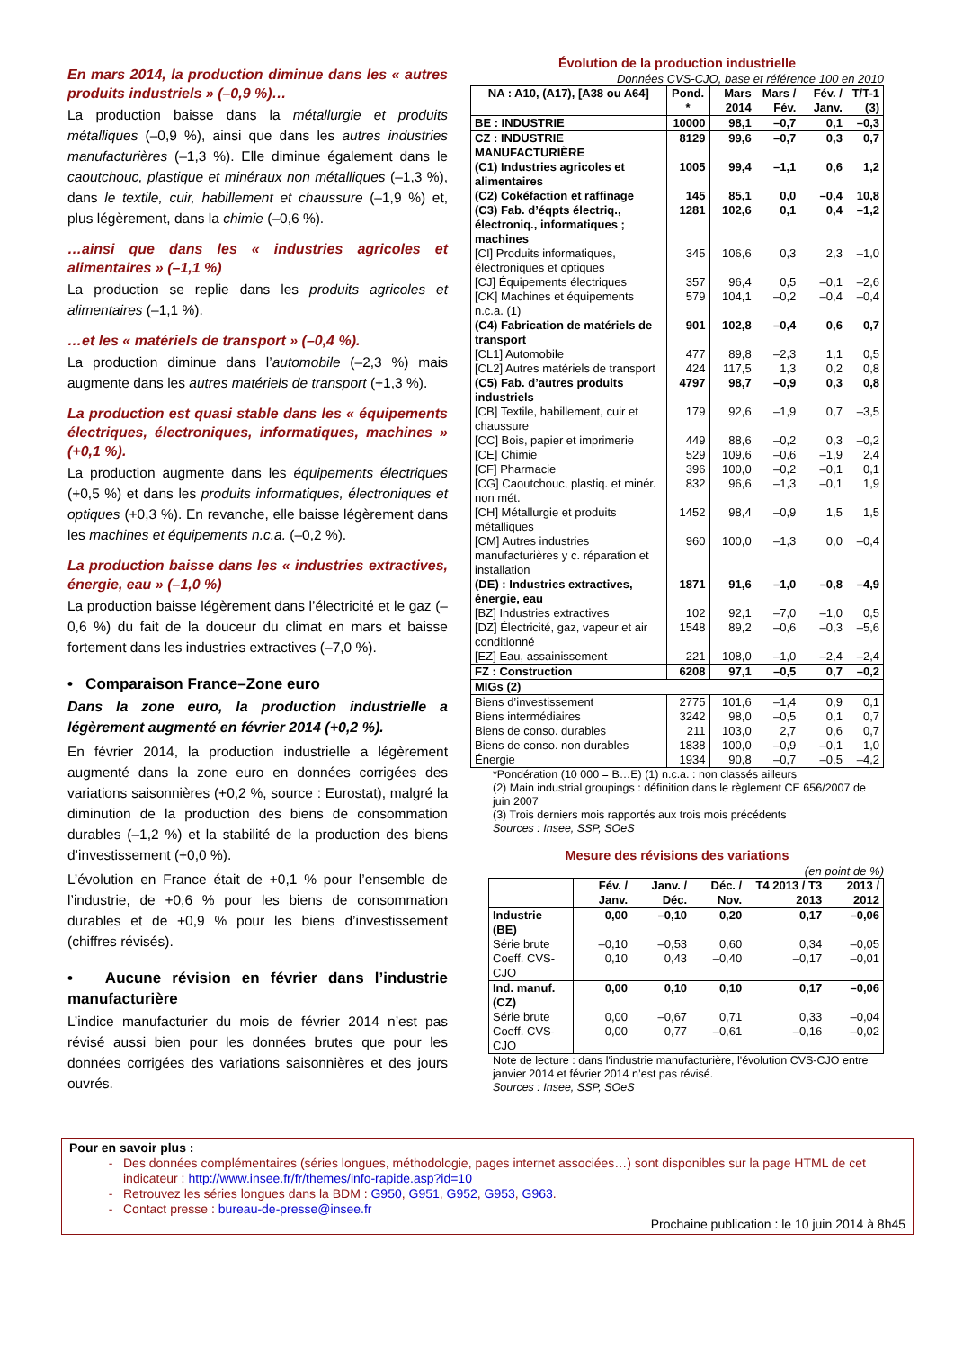En mars 2014, la production diminue dans les « autres produits industriels » (–0,9 %)…
La production baisse dans la métallurgie et produits métalliques (–0,9 %), ainsi que dans les autres industries manufacturières (–1,3 %). Elle diminue également dans le caoutchouc, plastique et minéraux non métalliques (–1,3 %), dans le textile, cuir, habillement et chaussure (–1,9 %) et, plus légèrement, dans la chimie (–0,6 %).
…ainsi que dans les « industries agricoles et alimentaires » (–1,1 %)
La production se replie dans les produits agricoles et alimentaires (–1,1 %).
…et les « matériels de transport » (–0,4 %).
La production diminue dans l’automobile (–2,3 %) mais augmente dans les autres matériels de transport (+1,3 %).
La production est quasi stable dans les « équipements électriques, électroniques, informatiques, machines » (+0,1 %).
La production augmente dans les équipements électriques (+0,5 %) et dans les produits informatiques, électroniques et optiques (+0,3 %). En revanche, elle baisse légèrement dans les machines et équipements n.c.a. (–0,2 %).
La production baisse dans les « industries extractives, énergie, eau » (–1,0 %)
La production baisse légèrement dans l’électricité et le gaz (–0,6 %) du fait de la douceur du climat en mars et baisse fortement dans les industries extractives (–7,0 %).
• Comparaison France–Zone euro
Dans la zone euro, la production industrielle a légèrement augmenté en février 2014 (+0,2 %).
En février 2014, la production industrielle a légèrement augmenté dans la zone euro en données corrigées des variations saisonnières (+0,2 %, source : Eurostat), malgré la diminution de la production des biens de consommation durables (–1,2 %) et la stabilité de la production des biens d’investissement (+0,0 %).
L’évolution en France était de +0,1 % pour l’ensemble de l’industrie, de +0,6 % pour les biens de consommation durables et de +0,9 % pour les biens d’investissement (chiffres révisés).
• Aucune révision en février dans l’industrie manufacturière
L’indice manufacturier du mois de février 2014 n’est pas révisé aussi bien pour les données brutes que pour les données corrigées des variations saisonnières et des jours ouvrés.
Évolution de la production industrielle
Données CVS-CJO, base et référence 100 en 2010
| NA : A10, (A17), [A38 ou A64] | Pond. * | Mars 2014 | Mars / Fév. | Fév. / Janv. | T/T-1 (3) |
| --- | --- | --- | --- | --- | --- |
| BE : INDUSTRIE | 10000 | 98,1 | –0,7 | 0,1 | –0,3 |
| CZ : INDUSTRIE MANUFACTURIÈRE | 8129 | 99,6 | –0,7 | 0,3 | 0,7 |
| (C1) Industries agricoles et alimentaires | 1005 | 99,4 | –1,1 | 0,6 | 1,2 |
| (C2) Cokéfaction et raffinage | 145 | 85,1 | 0,0 | –0,4 | 10,8 |
| (C3) Fab. d’éqpts électriq., électroniq., informatiques ; machines | 1281 | 102,6 | 0,1 | 0,4 | –1,2 |
| [CI] Produits informatiques, électroniques et optiques | 345 | 106,6 | 0,3 | 2,3 | –1,0 |
| [CJ] Équipements électriques | 357 | 96,4 | 0,5 | –0,1 | –2,6 |
| [CK] Machines et équipements n.c.a. (1) | 579 | 104,1 | –0,2 | –0,4 | –0,4 |
| (C4) Fabrication de matériels de transport | 901 | 102,8 | –0,4 | 0,6 | 0,7 |
| [CL1] Automobile | 477 | 89,8 | –2,3 | 1,1 | 0,5 |
| [CL2] Autres matériels de transport | 424 | 117,5 | 1,3 | 0,2 | 0,8 |
| (C5) Fab. d’autres produits industriels | 4797 | 98,7 | –0,9 | 0,3 | 0,8 |
| [CB] Textile, habillement, cuir et chaussure | 179 | 92,6 | –1,9 | 0,7 | –3,5 |
| [CC] Bois, papier et imprimerie | 449 | 88,6 | –0,2 | 0,3 | –0,2 |
| [CE] Chimie | 529 | 109,6 | –0,6 | –1,9 | 2,4 |
| [CF] Pharmacie | 396 | 100,0 | –0,2 | –0,1 | 0,1 |
| [CG] Caoutchouc, plastiq. et minér. non mét. | 832 | 96,6 | –1,3 | –0,1 | 1,9 |
| [CH] Métallurgie et produits métalliques | 1452 | 98,4 | –0,9 | 1,5 | 1,5 |
| [CM] Autres industries manufacturières y c. réparation et installation | 960 | 100,0 | –1,3 | 0,0 | –0,4 |
| (DE) : Industries extractives, énergie, eau | 1871 | 91,6 | –1,0 | –0,8 | –4,9 |
| [BZ] Industries extractives | 102 | 92,1 | –7,0 | –1,0 | 0,5 |
| [DZ] Électricité, gaz, vapeur et air conditionné | 1548 | 89,2 | –0,6 | –0,3 | –5,6 |
| [EZ] Eau, assainissement | 221 | 108,0 | –1,0 | –2,4 | –2,4 |
| FZ : Construction | 6208 | 97,1 | –0,5 | 0,7 | –0,2 |
| MIGs (2) | | | | | |
| Biens d’investissement | 2775 | 101,6 | –1,4 | 0,9 | 0,1 |
| Biens intermédiaires | 3242 | 98,0 | –0,5 | 0,1 | 0,7 |
| Biens de conso. durables | 211 | 103,0 | 2,7 | 0,6 | 0,7 |
| Biens de conso. non durables | 1838 | 100,0 | –0,9 | –0,1 | 1,0 |
| Énergie | 1934 | 90,8 | –0,7 | –0,5 | –4,2 |
*Pondération (10 000 = B…E) (1) n.c.a. : non classés ailleurs
(2) Main industrial groupings : définition dans le règlement CE 656/2007 de juin 2007
(3) Trois derniers mois rapportés aux trois mois précédents
Sources : Insee, SSP, SOeS
Mesure des révisions des variations
(en point de %)
| | Fév. / Janv. | Janv. / Déc. | Déc. / Nov. | T4 2013 / T3 2013 | 2013 / 2012 |
| --- | --- | --- | --- | --- | --- |
| Industrie (BE) | 0,00 | –0,10 | 0,20 | 0,17 | –0,06 |
| Série brute | –0,10 | –0,53 | 0,60 | 0,34 | –0,05 |
| Coeff. CVS-CJO | 0,10 | 0,43 | –0,40 | –0,17 | –0,01 |
| Ind. manuf. (CZ) | 0,00 | 0,10 | 0,10 | 0,17 | –0,06 |
| Série brute | 0,00 | –0,67 | 0,71 | 0,33 | –0,04 |
| Coeff. CVS-CJO | 0,00 | 0,77 | –0,61 | –0,16 | –0,02 |
Note de lecture : dans l'industrie manufacturière, l'évolution CVS-CJO entre janvier 2014 et février 2014 n’est pas révisé.
Sources : Insee, SSP, SOeS
Pour en savoir plus :
Des données complémentaires (séries longues, méthodologie, pages internet associées…) sont disponibles sur la page HTML de cet indicateur : http://www.insee.fr/fr/themes/info-rapide.asp?id=10
Retrouvez les séries longues dans la BDM : G950, G951, G952, G953, G963.
Contact presse : bureau-de-presse@insee.fr
Prochaine publication : le 10 juin 2014 à 8h45